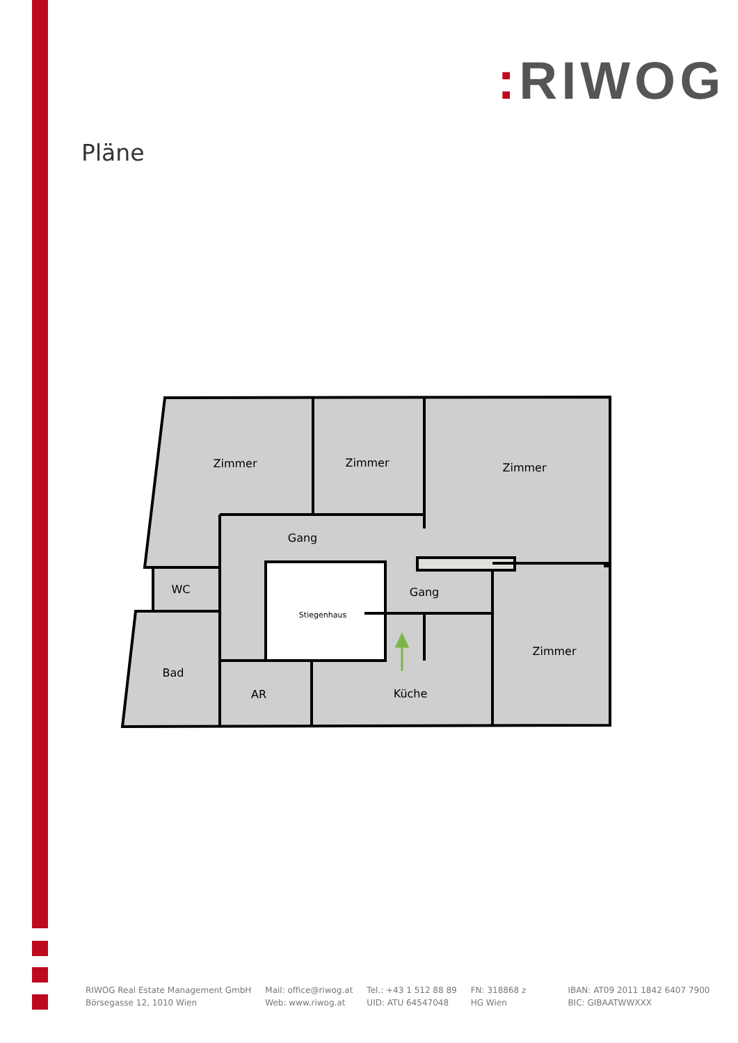: RIWOG
Pläne
Zimmer
Zimmer
Zimmer
Gang
Gang
WC
Stiegenhaus
Zimmer
Bad
AR
Küche
RIWOG Real Estate Management GmbH
Börsegasse 12, 1010 Wien
Mail: office@riwog.at
Web: www.riwog.at
Tel.: +43 1 512 88 89
UID: ATU 64547048
FN: 318868 z
HG Wien
IBAN: AT09 2011 1842 6407 7900
BIC: GIBAATWWXXX